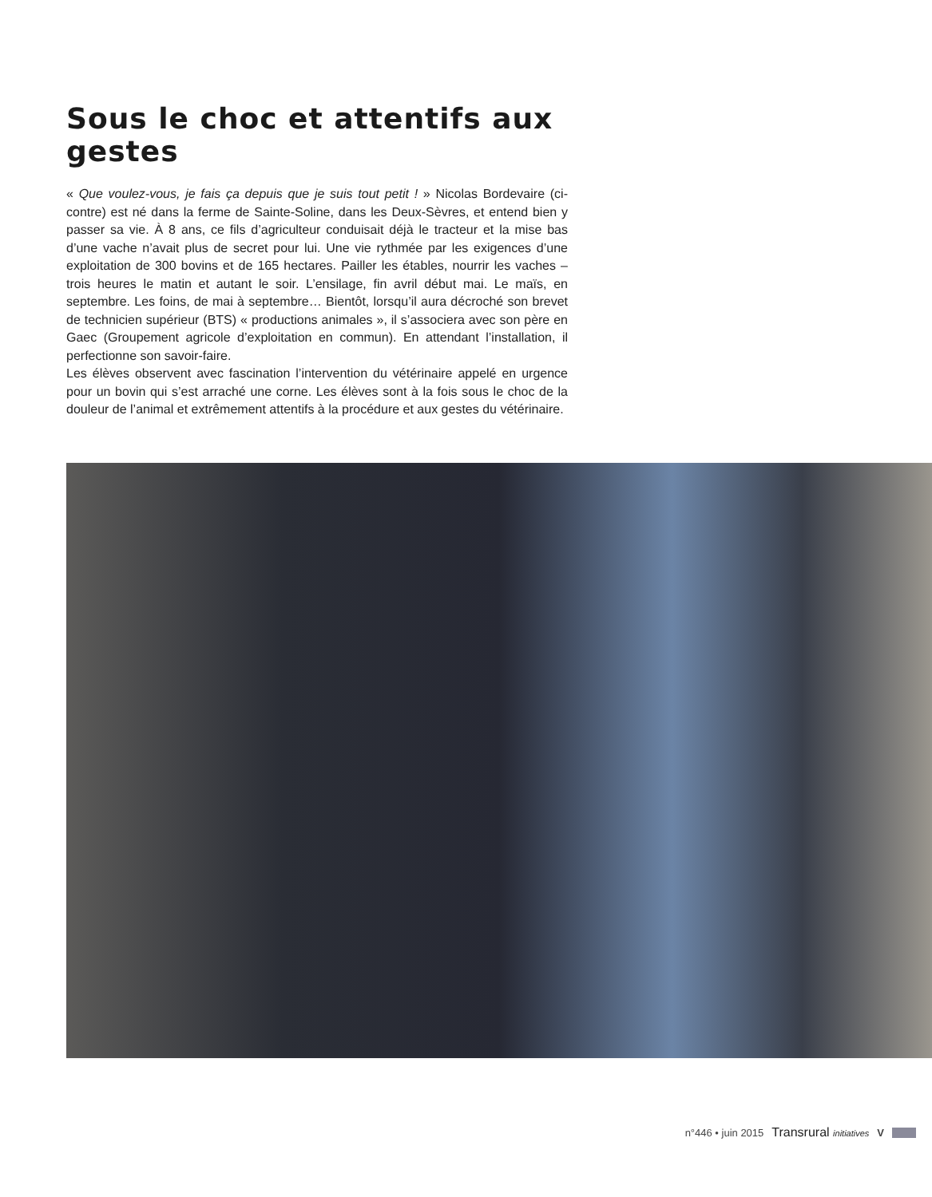Sous le choc et attentifs aux gestes
« Que voulez-vous, je fais ça depuis que je suis tout petit ! » Nicolas Bordevaire (ci-contre) est né dans la ferme de Sainte-Soline, dans les Deux-Sèvres, et entend bien y passer sa vie. À 8 ans, ce fils d’agriculteur conduisait déjà le tracteur et la mise bas d’une vache n’avait plus de secret pour lui. Une vie rythmée par les exigences d’une exploitation de 300 bovins et de 165 hectares. Pailler les étables, nourrir les vaches – trois heures le matin et autant le soir. L’ensilage, fin avril début mai. Le maïs, en septembre. Les foins, de mai à septembre… Bientôt, lorsqu’il aura décroché son brevet de technicien supérieur (BTS) « productions animales », il s’associera avec son père en Gaec (Groupement agricole d’exploitation en commun). En attendant l’installation, il perfectionne son savoir-faire.
Les élèves observent avec fascination l’intervention du vétérinaire appelé en urgence pour un bovin qui s’est arraché une corne. Les élèves sont à la fois sous le choc de la douleur de l’animal et extrêmement attentifs à la procédure et aux gestes du vétérinaire.
n°446 • juin 2015 Transrural initiatives V